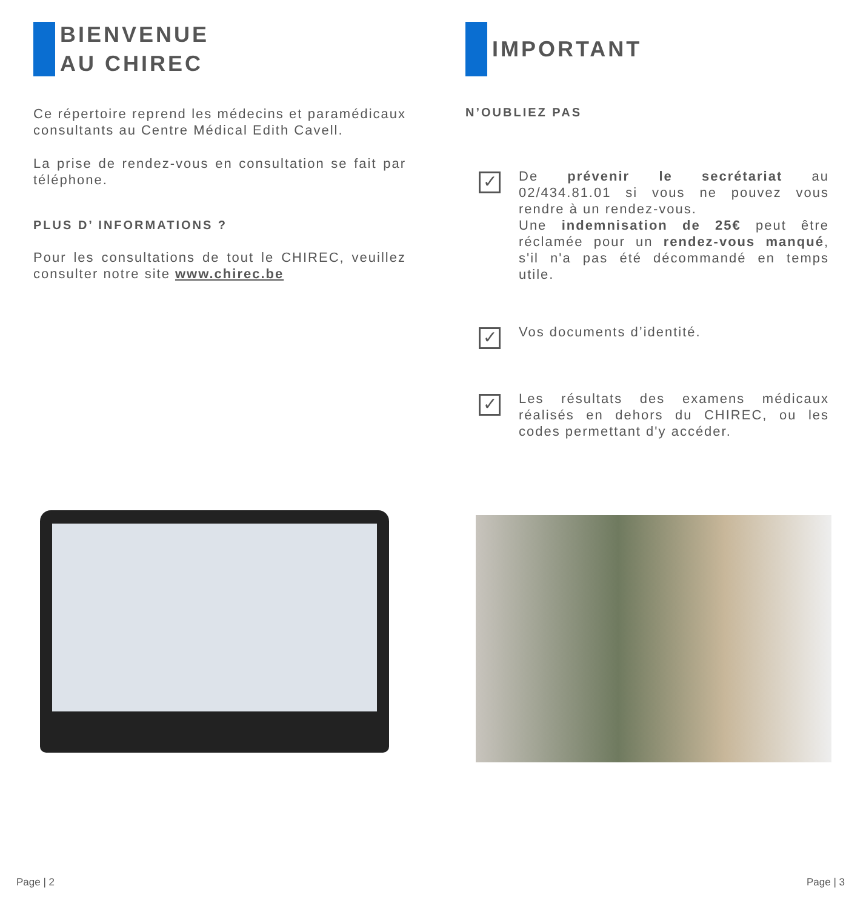BIENVENUE
AU CHIREC
Ce répertoire reprend les médecins et paramédicaux consultants au Centre Médical Edith Cavell.
La prise de rendez-vous en consultation se fait par téléphone.
PLUS D’ INFORMATIONS ?
Pour les consultations de tout le CHIREC, veuillez consulter notre site www.chirec.be
IMPORTANT
N’OUBLIEZ PAS
✓
De prévenir le secrétariat au 02/434.81.01 si vous ne pouvez vous rendre à un rendez-vous.
Une indemnisation de 25€ peut être réclamée pour un rendez-vous manqué, s'il n'a pas été décommandé en temps utile.
✓
Vos documents d’identité.
✓
Les résultats des examens médicaux réalisés en dehors du CHIREC, ou les codes permettant d'y accéder.
Page | 2 Page | 3